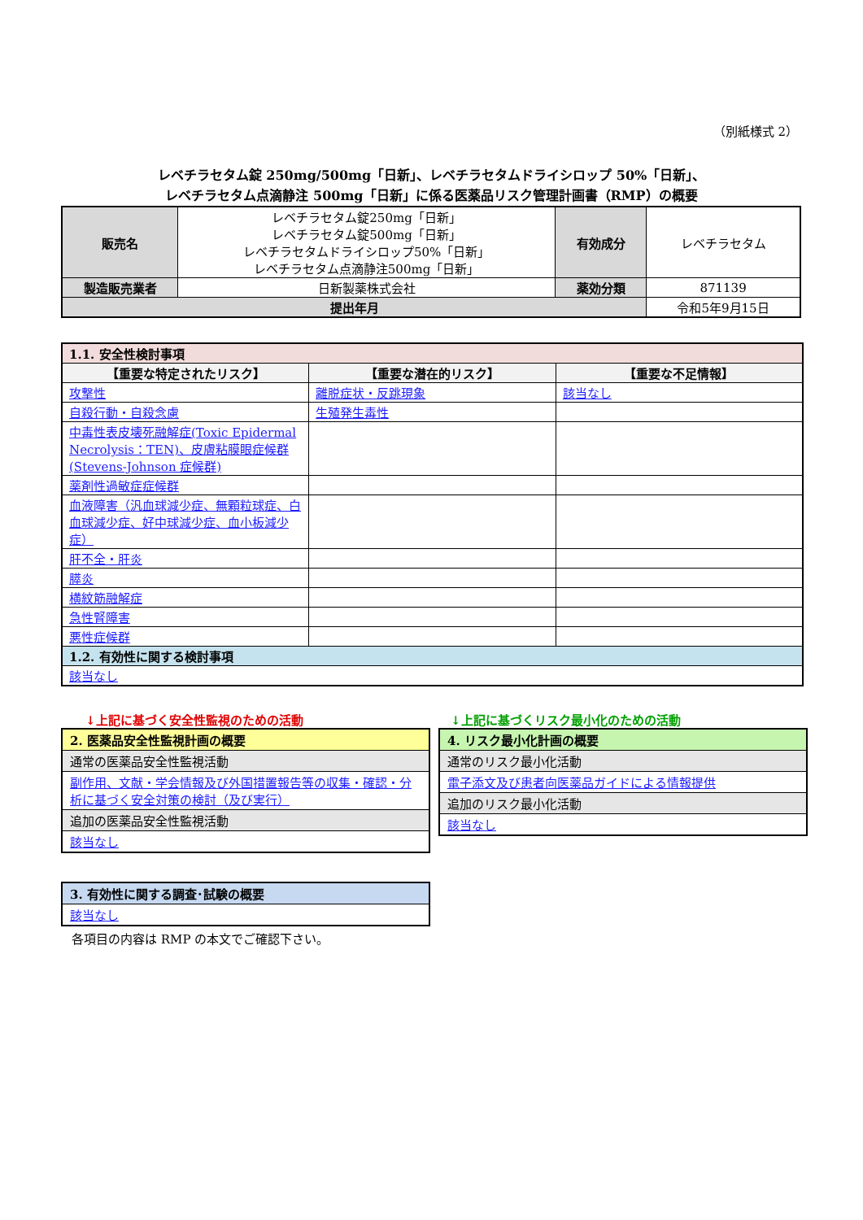（別紙様式 2）
レベチラセタム錠 250mg/500mg「日新」、レベチラセタムドライシロップ 50%「日新」、
レベチラセタム点滴静注 500mg「日新」に係る医薬品リスク管理計画書（RMP）の概要
| 販売名 | レベチラセタム錠250mg「日新」 レベチラセタム錠500mg「日新」 レベチラセタムドライシロップ50%「日新」 レベチラセタム点滴静注500mg「日新」 | 有効成分 | レベチラセタム |
| 製造販売業者 | 日新製薬株式会社 | 薬効分類 | 871139 |
| 提出年月 | | | 令和5年9月15日 |
| 1.1. 安全性検討事項 | | |
| 【重要な特定されたリスク】 | 【重要な潜在的リスク】 | 【重要な不足情報】 |
| 攻撃性 | 離脱症状・反跳現象 | 該当なし |
| 自殺行動・自殺念慮 | 生殖発生毒性 | |
| 中毒性表皮壊死融解症(Toxic Epidermal Necrolysis：TEN)、皮膚粘膜眼症候群(Stevens-Johnson 症候群) | | |
| 薬剤性過敏症症候群 | | |
| 血液障害（汎血球減少症、無顆粒球症、白血球減少症、好中球減少症、血小板減少症） | | |
| 肝不全・肝炎 | | |
| 膵炎 | | |
| 横紋筋融解症 | | |
| 急性腎障害 | | |
| 悪性症候群 | | |
| 1.2. 有効性に関する検討事項 | | |
| 該当なし | | |
↓上記に基づく安全性監視のための活動
2. 医薬品安全性監視計画の概要
通常の医薬品安全性監視活動
副作用、文献・学会情報及び外国措置報告等の収集・確認・分析に基づく安全対策の検討（及び実行）
追加の医薬品安全性監視活動
該当なし
3. 有効性に関する調査･試験の概要
該当なし
各項目の内容は RMP の本文でご確認下さい。
↓上記に基づくリスク最小化のための活動
4. リスク最小化計画の概要
通常のリスク最小化活動
電子添文及び患者向医薬品ガイドによる情報提供
追加のリスク最小化活動
該当なし